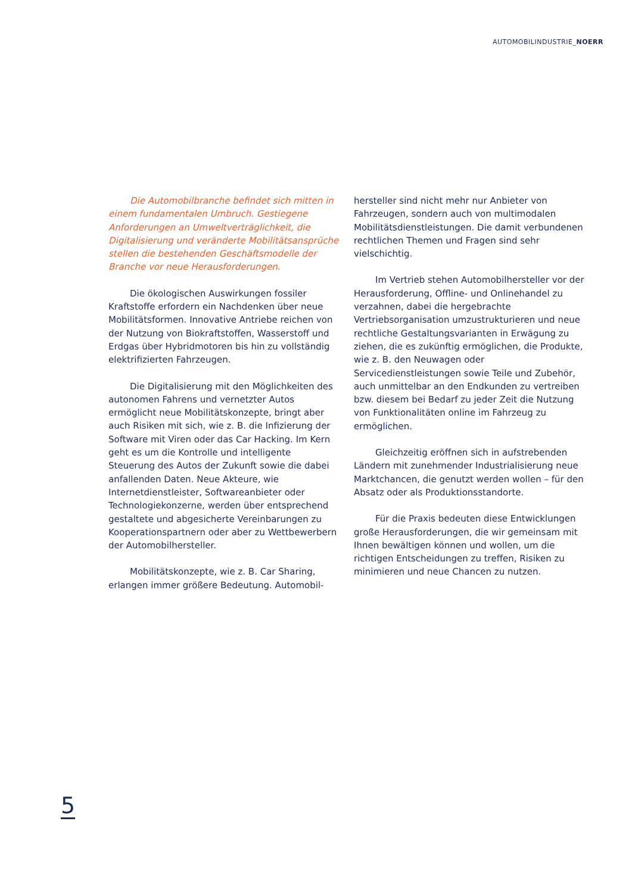AUTOMOBILINDUSTRIE_NOERR
Die Automobilbranche befindet sich mitten in einem fundamentalen Umbruch. Gestiegene Anforderungen an Umweltverträglichkeit, die Digitalisierung und veränderte Mobilitätsansprüche stellen die bestehenden Geschäftsmodelle der Branche vor neue Herausforderungen.
Die ökologischen Auswirkungen fossiler Kraftstoffe erfordern ein Nachdenken über neue Mobilitätsformen. Innovative Antriebe reichen von der Nutzung von Biokraftstoffen, Wasserstoff und Erdgas über Hybridmotoren bis hin zu vollständig elektrifizierten Fahrzeugen.
Die Digitalisierung mit den Möglichkeiten des autonomen Fahrens und vernetzter Autos ermöglicht neue Mobilitätskonzepte, bringt aber auch Risiken mit sich, wie z. B. die Infizierung der Software mit Viren oder das Car Hacking. Im Kern geht es um die Kontrolle und intelligente Steuerung des Autos der Zukunft sowie die dabei anfallenden Daten. Neue Akteure, wie Internetdienstleister, Softwareanbieter oder Technologiekonzerne, werden über entsprechend gestaltete und abgesicherte Vereinbarungen zu Kooperationspartnern oder aber zu Wettbewerbern der Automobilhersteller.
Mobilitätskonzepte, wie z. B. Car Sharing, erlangen immer größere Bedeutung. Automobil-
hersteller sind nicht mehr nur Anbieter von Fahrzeugen, sondern auch von multimodalen Mobilitätsdienstleistungen. Die damit verbundenen rechtlichen Themen und Fragen sind sehr vielschichtig.
Im Vertrieb stehen Automobilhersteller vor der Herausforderung, Offline- und Onlinehandel zu verzahnen, dabei die hergebrachte Vertriebsorganisation umzustrukturieren und neue rechtliche Gestaltungsvarianten in Erwägung zu ziehen, die es zukünftig ermöglichen, die Produkte, wie z. B. den Neuwagen oder Servicedienstleistungen sowie Teile und Zubehör, auch unmittelbar an den Endkunden zu vertreiben bzw. diesem bei Bedarf zu jeder Zeit die Nutzung von Funktionalitäten online im Fahrzeug zu ermöglichen.
Gleichzeitig eröffnen sich in aufstrebenden Ländern mit zunehmender Industrialisierung neue Marktchancen, die genutzt werden wollen – für den Absatz oder als Produktionsstandorte.
Für die Praxis bedeuten diese Entwicklungen große Herausforderungen, die wir gemeinsam mit Ihnen bewältigen können und wollen, um die richtigen Entscheidungen zu treffen, Risiken zu minimieren und neue Chancen zu nutzen.
5